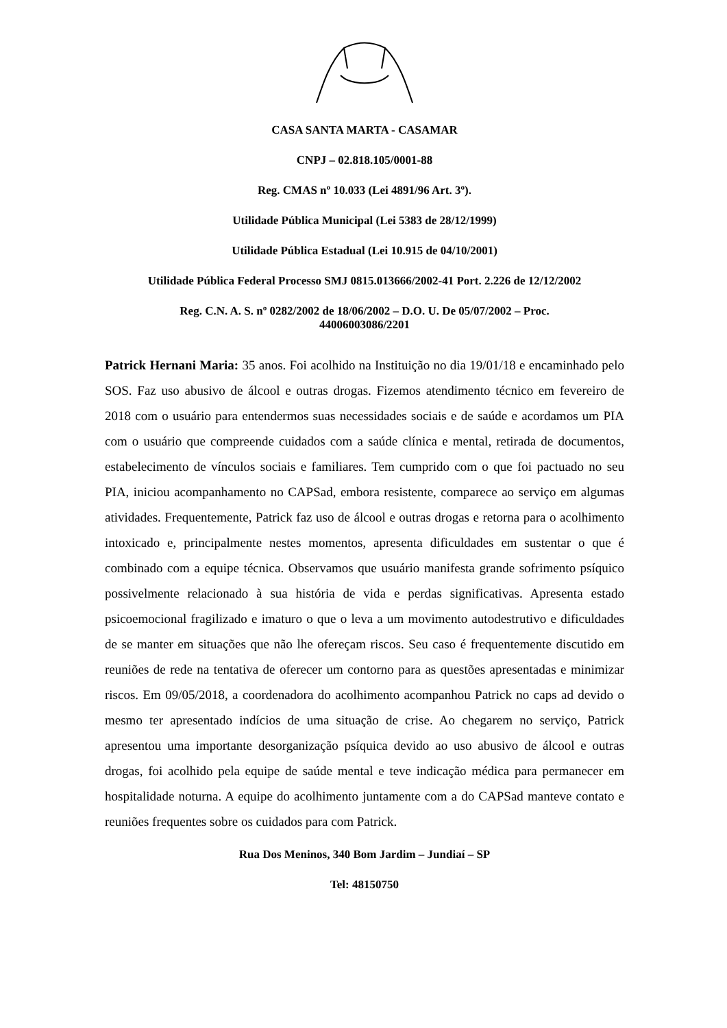CASA SANTA MARTA - CASAMAR
CNPJ – 02.818.105/0001-88
Reg. CMAS nº 10.033 (Lei 4891/96 Art. 3º).
Utilidade Pública Municipal (Lei 5383 de 28/12/1999)
Utilidade Pública Estadual (Lei 10.915 de 04/10/2001)
Utilidade Pública Federal Processo SMJ 0815.013666/2002-41 Port. 2.226 de 12/12/2002
Reg. C.N. A. S. nº 0282/2002 de 18/06/2002 – D.O. U. De 05/07/2002 – Proc.
44006003086/2201
Patrick Hernani Maria: 35 anos. Foi acolhido na Instituição no dia 19/01/18 e encaminhado pelo SOS. Faz uso abusivo de álcool e outras drogas. Fizemos atendimento técnico em fevereiro de 2018 com o usuário para entendermos suas necessidades sociais e de saúde e acordamos um PIA com o usuário que compreende cuidados com a saúde clínica e mental, retirada de documentos, estabelecimento de vínculos sociais e familiares. Tem cumprido com o que foi pactuado no seu PIA, iniciou acompanhamento no CAPSad, embora resistente, comparece ao serviço em algumas atividades. Frequentemente, Patrick faz uso de álcool e outras drogas e retorna para o acolhimento intoxicado e, principalmente nestes momentos, apresenta dificuldades em sustentar o que é combinado com a equipe técnica. Observamos que usuário manifesta grande sofrimento psíquico possivelmente relacionado à sua história de vida e perdas significativas. Apresenta estado psicoemocional fragilizado e imaturo o que o leva a um movimento autodestrutivo e dificuldades de se manter em situações que não lhe ofereçam riscos. Seu caso é frequentemente discutido em reuniões de rede na tentativa de oferecer um contorno para as questões apresentadas e minimizar riscos. Em 09/05/2018, a coordenadora do acolhimento acompanhou Patrick no caps ad devido o mesmo ter apresentado indícios de uma situação de crise. Ao chegarem no serviço, Patrick apresentou uma importante desorganização psíquica devido ao uso abusivo de álcool e outras drogas, foi acolhido pela equipe de saúde mental e teve indicação médica para permanecer em hospitalidade noturna. A equipe do acolhimento juntamente com a do CAPSad manteve contato e reuniões frequentes sobre os cuidados para com Patrick.
Rua Dos Meninos, 340 Bom Jardim – Jundiaí – SP
Tel: 48150750